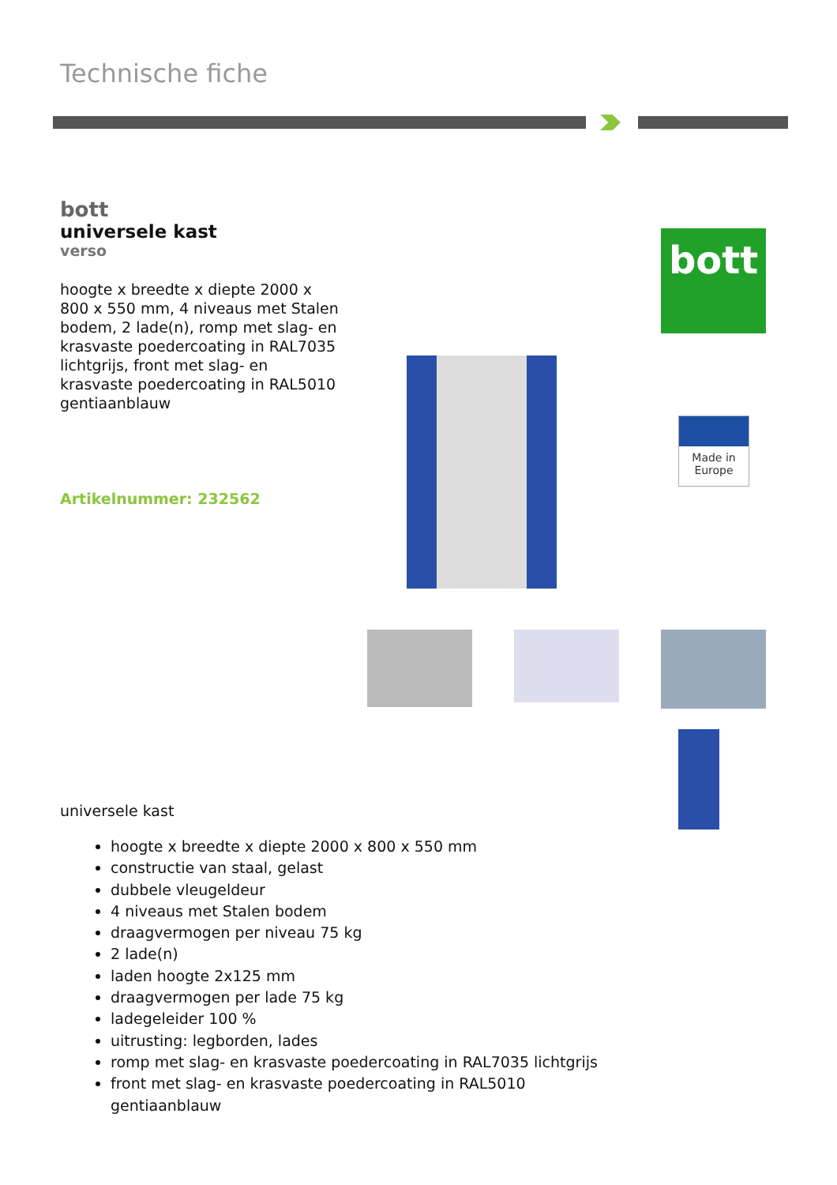Technische fiche
bott
universele kast
verso
hoogte x breedte x diepte 2000 x 800 x 550 mm, 4 niveaus met Stalen bodem, 2 lade(n), romp met slag- en krasvaste poedercoating in RAL7035 lichtgrijs, front met slag- en krasvaste poedercoating in RAL5010 gentiaanblauw
Artikelnummer: 232562
bott
Made in
Europe
universele kast
hoogte x breedte x diepte 2000 x 800 x 550 mm
constructie van staal, gelast
dubbele vleugeldeur
4 niveaus met Stalen bodem
draagvermogen per niveau 75 kg
2 lade(n)
laden hoogte 2x125 mm
draagvermogen per lade 75 kg
ladegeleider 100 %
uitrusting: legborden, lades
romp met slag- en krasvaste poedercoating in RAL7035 lichtgrijs
front met slag- en krasvaste poedercoating in RAL5010 gentiaanblauw